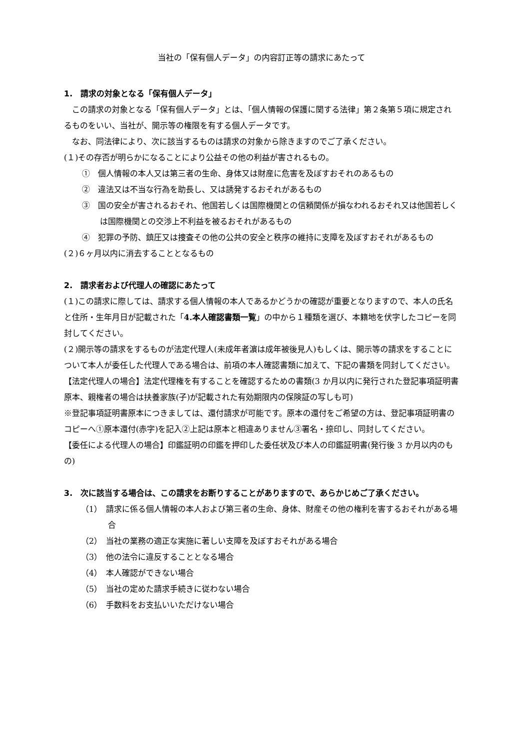当社の「保有個人データ」の内容訂正等の請求にあたって
1.　請求の対象となる「保有個人データ」
この請求の対象となる「保有個人データ」とは、「個人情報の保護に関する法律」第２条第５項に規定されるものをいい、当社が、開示等の権限を有する個人データです。
なお、同法律により、次に該当するものは請求の対象から除きますのでご了承ください。
(１)その存否が明らかになることにより公益その他の利益が害されるもの。
①　個人情報の本人又は第三者の生命、身体又は財産に危害を及ぼすおそれのあるもの
②　違法又は不当な行為を助長し、又は誘発するおそれがあるもの
③　国の安全が害されるおそれ、他国若しくは国際機関との信頼関係が損なわれるおそれ又は他国若しくは国際機関との交渉上不利益を被るおそれがあるもの
④　犯罪の予防、鎮圧又は捜査その他の公共の安全と秩序の維持に支障を及ぼすおそれがあるもの
(２)６ヶ月以内に消去することとなるもの
2.　請求者および代理人の確認にあたって
(１)この請求に際しては、請求する個人情報の本人であるかどうかの確認が重要となりますので、本人の氏名と住所・生年月日が記載された「4.本人確認書類一覧」の中から１種類を選び、本籍地を伏字したコピーを同封してください。
(２)開示等の請求をするものが法定代理人(未成年者濵は成年被後見人)もしくは、開示等の請求をすることについて本人が委任した代理人である場合は、前項の本人確認書類に加えて、下記の書類を同封してください。
【法定代理人の場合】法定代理権を有することを確認するための書類(3 か月以内に発行された登記事項証明書原本、親権者の場合は扶養家族(子)が記載された有効期限内の保険証の写しも可)
※登記事項証明書原本につきましては、還付請求が可能です。原本の還付をご希望の方は、登記事項証明書のコピーへ①原本還付(赤字)を記入②上記は原本と相違ありません③署名・捺印し、同封してください。
【委任による代理人の場合】印鑑証明の印鑑を押印した委任状及び本人の印鑑証明書(発行後 3 か月以内のもの)
3.　次に該当する場合は、この請求をお断りすることがありますので、あらかじめご了承ください。
（1）　請求に係る個人情報の本人および第三者の生命、身体、財産その他の権利を害するおそれがある場合
（2）　当社の業務の適正な実施に著しい支障を及ぼすおそれがある場合
（3）　他の法令に違反することとなる場合
（4）　本人確認ができない場合
（5）　当社の定めた請求手続きに従わない場合
（6）　手数料をお支払いいただけない場合